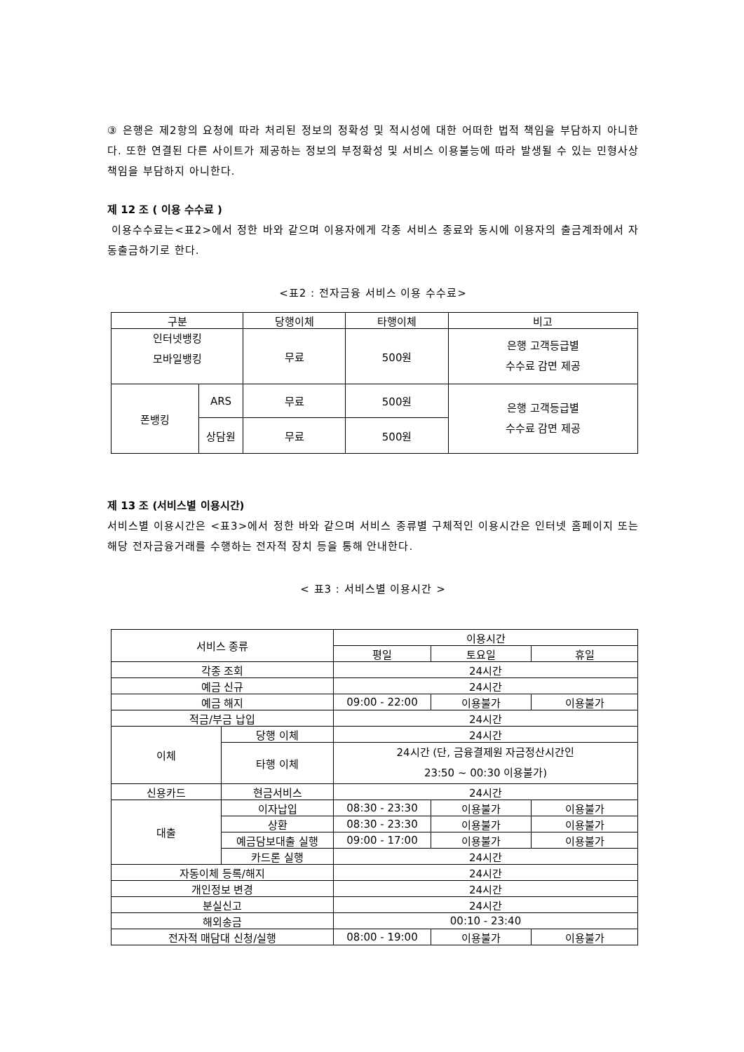③ 은행은 제2항의 요청에 따라 처리된 정보의 정확성 및 적시성에 대한 어떠한 법적 책임을 부담하지 아니한다. 또한 연결된 다른 사이트가 제공하는 정보의 부정확성 및 서비스 이용불능에 따라 발생될 수 있는 민형사상 책임을 부담하지 아니한다.
제 12 조 ( 이용 수수료 )
이용수수료는<표2>에서 정한 바와 같으며 이용자에게 각종 서비스 종료와 동시에 이용자의 출금계좌에서 자동출금하기로 한다.
<표2 : 전자금융 서비스 이용 수수료>
| 구분 | | 당행이체 | 타행이체 | 비고 |
| --- | --- | --- | --- | --- |
| 인터넷뱅킹 모바일뱅킹 | | 무료 | 500원 | 은행 고객등급별 수수료 감면 제공 |
| 폰뱅킹 | ARS | 무료 | 500원 | 은행 고객등급별 수수료 감면 제공 |
| | 상담원 | 무료 | 500원 | |
제 13 조 (서비스별 이용시간)
서비스별 이용시간은 <표3>에서 정한 바와 같으며 서비스 종류별 구체적인 이용시간은 인터넷 홈페이지 또는 해당 전자금융거래를 수행하는 전자적 장치 등을 통해 안내한다.
< 표3 : 서비스별 이용시간 >
| 서비스 종류 | | 이용시간 | | |
| --- | --- | --- | --- | --- |
| | | 평일 | 토요일 | 휴일 |
| 각종 조회 | | 24시간 | | |
| 예금 신규 | | 24시간 | | |
| 예금 해지 | | 09:00 - 22:00 | 이용불가 | 이용불가 |
| 적금/부금 납입 | | 24시간 | | |
| 이체 | 당행 이체 | 24시간 | | |
| | 타행 이체 | 24시간 (단, 금융결제원 자금정산시간인 23:50 ~ 00:30 이용불가) | | |
| 신용카드 | 현금서비스 | 24시간 | | |
| 대출 | 이자납입 | 08:30 - 23:30 | 이용불가 | 이용불가 |
| | 상환 | 08:30 - 23:30 | 이용불가 | 이용불가 |
| | 예금담보대출 실행 | 09:00 - 17:00 | 이용불가 | 이용불가 |
| | 카드론 실행 | 24시간 | | |
| 자동이체 등록/해지 | | 24시간 | | |
| 개인정보 변경 | | 24시간 | | |
| 분실신고 | | 24시간 | | |
| 해외송금 | | 00:10 - 23:40 | | |
| 전자적 매담대 신청/실행 | | 08:00 - 19:00 | 이용불가 | 이용불가 |